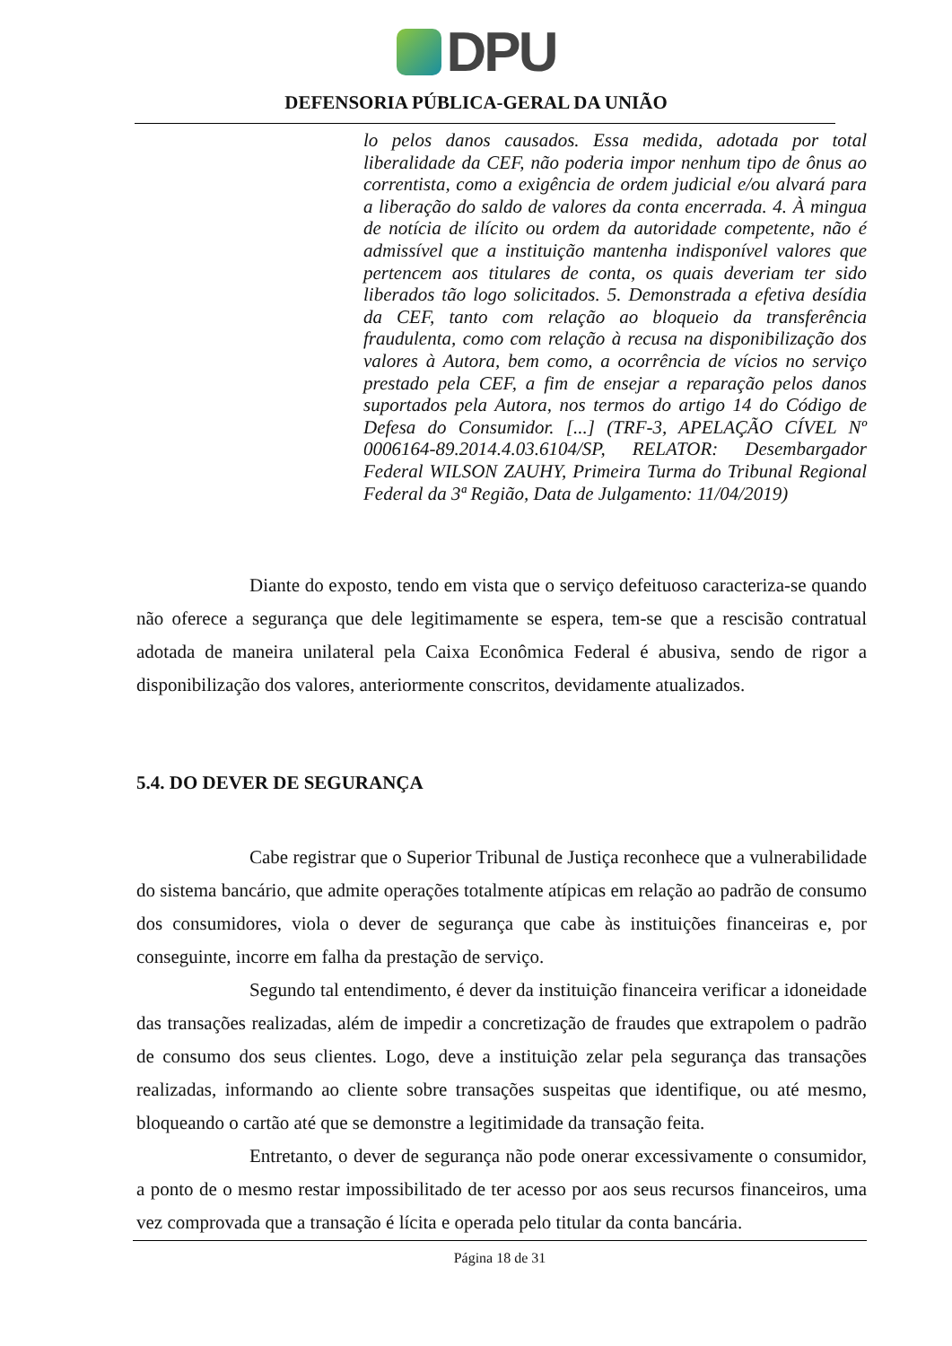DPU
DEFENSORIA PÚBLICA-GERAL DA UNIÃO
lo pelos danos causados. Essa medida, adotada por total liberalidade da CEF, não poderia impor nenhum tipo de ônus ao correntista, como a exigência de ordem judicial e/ou alvará para a liberação do saldo de valores da conta encerrada. 4. À mingua de notícia de ilícito ou ordem da autoridade competente, não é admissível que a instituição mantenha indisponível valores que pertencem aos titulares de conta, os quais deveriam ter sido liberados tão logo solicitados. 5. Demonstrada a efetiva desídia da CEF, tanto com relação ao bloqueio da transferência fraudulenta, como com relação à recusa na disponibilização dos valores à Autora, bem como, a ocorrência de vícios no serviço prestado pela CEF, a fim de ensejar a reparação pelos danos suportados pela Autora, nos termos do artigo 14 do Código de Defesa do Consumidor. [...] (TRF-3, APELAÇÃO CÍVEL Nº 0006164-89.2014.4.03.6104/SP, RELATOR: Desembargador Federal WILSON ZAUHY, Primeira Turma do Tribunal Regional Federal da 3ª Região, Data de Julgamento: 11/04/2019)
Diante do exposto, tendo em vista que o serviço defeituoso caracteriza-se quando não oferece a segurança que dele legitimamente se espera, tem-se que a rescisão contratual adotada de maneira unilateral pela Caixa Econômica Federal é abusiva, sendo de rigor a disponibilização dos valores, anteriormente conscritos, devidamente atualizados.
5.4. DO DEVER DE SEGURANÇA
Cabe registrar que o Superior Tribunal de Justiça reconhece que a vulnerabilidade do sistema bancário, que admite operações totalmente atípicas em relação ao padrão de consumo dos consumidores, viola o dever de segurança que cabe às instituições financeiras e, por conseguinte, incorre em falha da prestação de serviço.
Segundo tal entendimento, é dever da instituição financeira verificar a idoneidade das transações realizadas, além de impedir a concretização de fraudes que extrapolem o padrão de consumo dos seus clientes. Logo, deve a instituição zelar pela segurança das transações realizadas, informando ao cliente sobre transações suspeitas que identifique, ou até mesmo, bloqueando o cartão até que se demonstre a legitimidade da transação feita.
Entretanto, o dever de segurança não pode onerar excessivamente o consumidor, a ponto de o mesmo restar impossibilitado de ter acesso por aos seus recursos financeiros, uma vez comprovada que a transação é lícita e operada pelo titular da conta bancária.
Página 18 de 31